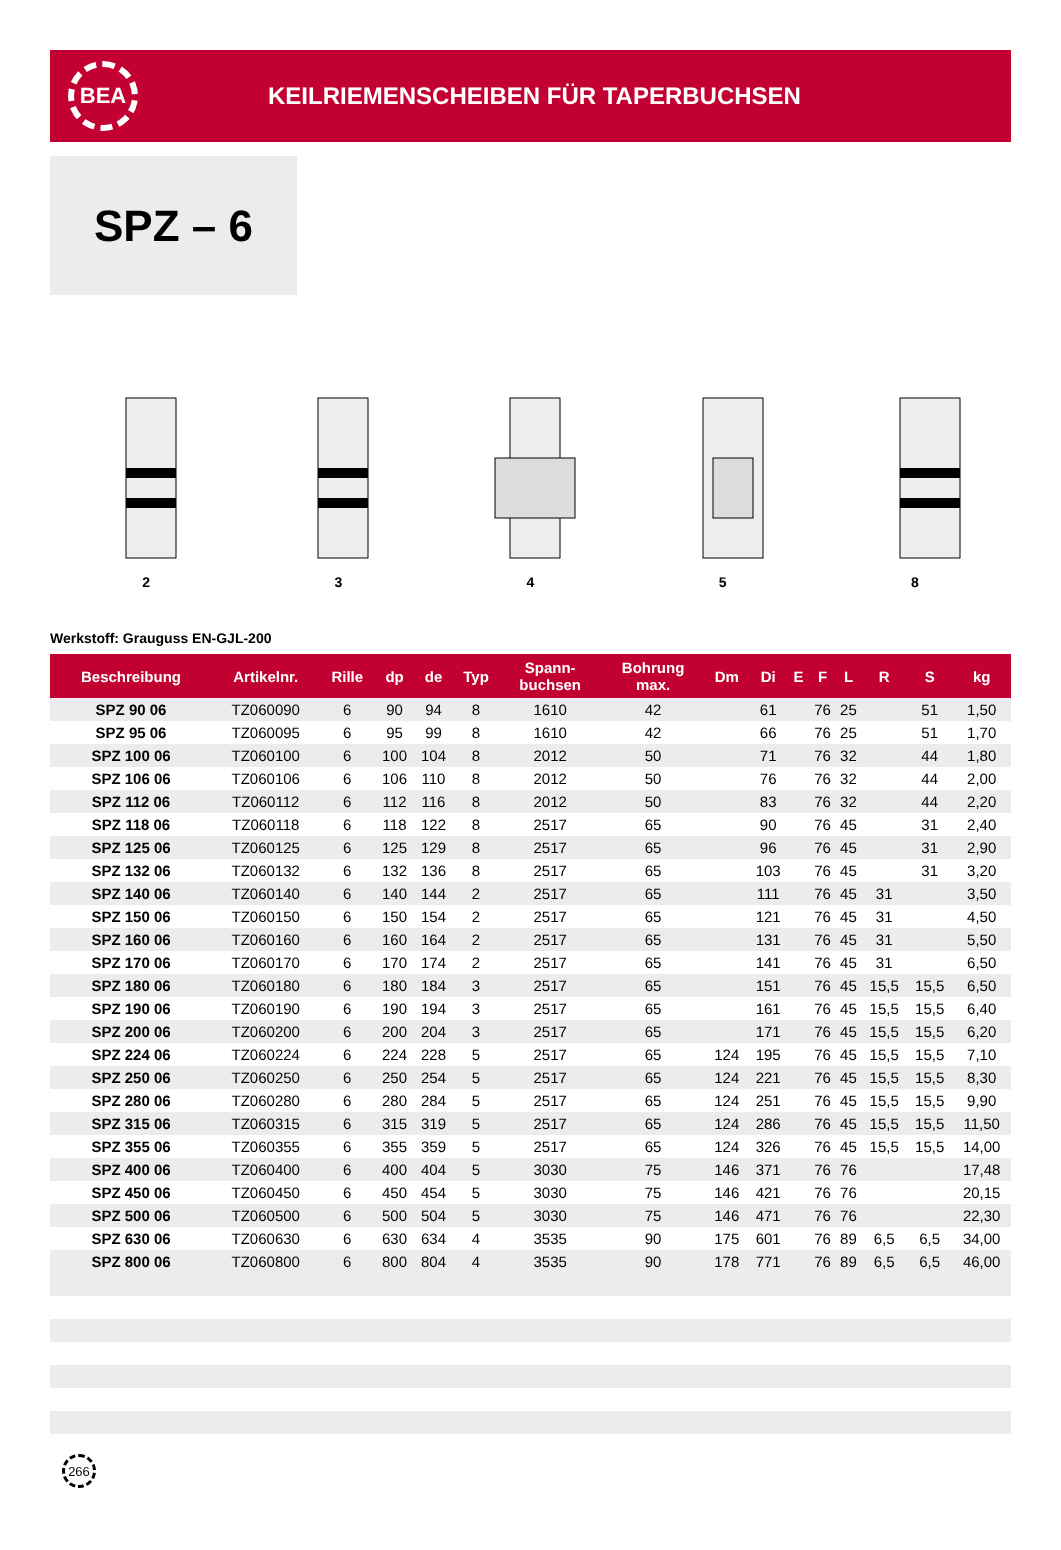BEA
KEILRIEMENSCHEIBEN FÜR TAPERBUCHSEN
SPZ – 6
2 3 4 5 8
Werkstoff: Grauguss EN-GJL-200
| Beschreibung | Artikelnr. | Rille | dp | de | Typ | Spann- buchsen | Bohrung max. | Dm | Di | E | F | L | R | S | kg |
| --- | --- | --- | --- | --- | --- | --- | --- | --- | --- | --- | --- | --- | --- | --- | --- |
| SPZ 90 06 | TZ060090 | 6 | 90 | 94 | 8 | 1610 | 42 | | 61 | | 76 | 25 | | 51 | 1,50 |
| SPZ 95 06 | TZ060095 | 6 | 95 | 99 | 8 | 1610 | 42 | | 66 | | 76 | 25 | | 51 | 1,70 |
| SPZ 100 06 | TZ060100 | 6 | 100 | 104 | 8 | 2012 | 50 | | 71 | | 76 | 32 | | 44 | 1,80 |
| SPZ 106 06 | TZ060106 | 6 | 106 | 110 | 8 | 2012 | 50 | | 76 | | 76 | 32 | | 44 | 2,00 |
| SPZ 112 06 | TZ060112 | 6 | 112 | 116 | 8 | 2012 | 50 | | 83 | | 76 | 32 | | 44 | 2,20 |
| SPZ 118 06 | TZ060118 | 6 | 118 | 122 | 8 | 2517 | 65 | | 90 | | 76 | 45 | | 31 | 2,40 |
| SPZ 125 06 | TZ060125 | 6 | 125 | 129 | 8 | 2517 | 65 | | 96 | | 76 | 45 | | 31 | 2,90 |
| SPZ 132 06 | TZ060132 | 6 | 132 | 136 | 8 | 2517 | 65 | | 103 | | 76 | 45 | | 31 | 3,20 |
| SPZ 140 06 | TZ060140 | 6 | 140 | 144 | 2 | 2517 | 65 | | 111 | | 76 | 45 | 31 | | 3,50 |
| SPZ 150 06 | TZ060150 | 6 | 150 | 154 | 2 | 2517 | 65 | | 121 | | 76 | 45 | 31 | | 4,50 |
| SPZ 160 06 | TZ060160 | 6 | 160 | 164 | 2 | 2517 | 65 | | 131 | | 76 | 45 | 31 | | 5,50 |
| SPZ 170 06 | TZ060170 | 6 | 170 | 174 | 2 | 2517 | 65 | | 141 | | 76 | 45 | 31 | | 6,50 |
| SPZ 180 06 | TZ060180 | 6 | 180 | 184 | 3 | 2517 | 65 | | 151 | | 76 | 45 | 15,5 | 15,5 | 6,50 |
| SPZ 190 06 | TZ060190 | 6 | 190 | 194 | 3 | 2517 | 65 | | 161 | | 76 | 45 | 15,5 | 15,5 | 6,40 |
| SPZ 200 06 | TZ060200 | 6 | 200 | 204 | 3 | 2517 | 65 | | 171 | | 76 | 45 | 15,5 | 15,5 | 6,20 |
| SPZ 224 06 | TZ060224 | 6 | 224 | 228 | 5 | 2517 | 65 | 124 | 195 | | 76 | 45 | 15,5 | 15,5 | 7,10 |
| SPZ 250 06 | TZ060250 | 6 | 250 | 254 | 5 | 2517 | 65 | 124 | 221 | | 76 | 45 | 15,5 | 15,5 | 8,30 |
| SPZ 280 06 | TZ060280 | 6 | 280 | 284 | 5 | 2517 | 65 | 124 | 251 | | 76 | 45 | 15,5 | 15,5 | 9,90 |
| SPZ 315 06 | TZ060315 | 6 | 315 | 319 | 5 | 2517 | 65 | 124 | 286 | | 76 | 45 | 15,5 | 15,5 | 11,50 |
| SPZ 355 06 | TZ060355 | 6 | 355 | 359 | 5 | 2517 | 65 | 124 | 326 | | 76 | 45 | 15,5 | 15,5 | 14,00 |
| SPZ 400 06 | TZ060400 | 6 | 400 | 404 | 5 | 3030 | 75 | 146 | 371 | | 76 | 76 | | | 17,48 |
| SPZ 450 06 | TZ060450 | 6 | 450 | 454 | 5 | 3030 | 75 | 146 | 421 | | 76 | 76 | | | 20,15 |
| SPZ 500 06 | TZ060500 | 6 | 500 | 504 | 5 | 3030 | 75 | 146 | 471 | | 76 | 76 | | | 22,30 |
| SPZ 630 06 | TZ060630 | 6 | 630 | 634 | 4 | 3535 | 90 | 175 | 601 | | 76 | 89 | 6,5 | 6,5 | 34,00 |
| SPZ 800 06 | TZ060800 | 6 | 800 | 804 | 4 | 3535 | 90 | 178 | 771 | | 76 | 89 | 6,5 | 6,5 | 46,00 |
266